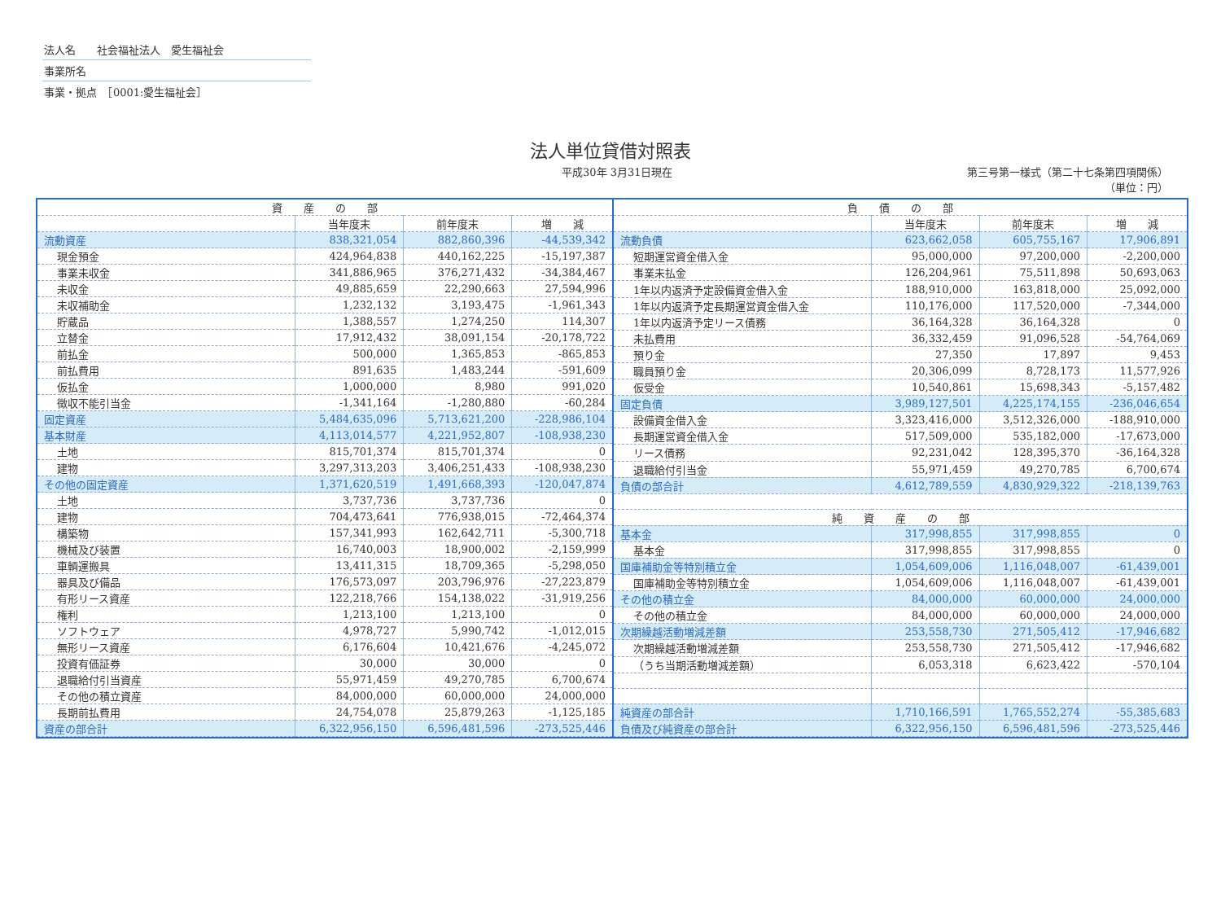法人名　　社会福祉法人　愛生福祉会
事業所名
事業・拠点　［0001:愛生福祉会］
法人単位貸借対照表
平成30年 3月31日現在 第三号第一様式（第二十七条第四項関係）
（単位：円）
| 資 産 の 部 | | | |
| --- | --- | --- | --- |
| | 当年度末 | 前年度末 | 増 減 |
| 流動資産 | 838,321,054 | 882,860,396 | -44,539,342 |
| 現金預金 | 424,964,838 | 440,162,225 | -15,197,387 |
| 事業未収金 | 341,886,965 | 376,271,432 | -34,384,467 |
| 未収金 | 49,885,659 | 22,290,663 | 27,594,996 |
| 未収補助金 | 1,232,132 | 3,193,475 | -1,961,343 |
| 貯蔵品 | 1,388,557 | 1,274,250 | 114,307 |
| 立替金 | 17,912,432 | 38,091,154 | -20,178,722 |
| 前払金 | 500,000 | 1,365,853 | -865,853 |
| 前払費用 | 891,635 | 1,483,244 | -591,609 |
| 仮払金 | 1,000,000 | 8,980 | 991,020 |
| 徴収不能引当金 | -1,341,164 | -1,280,880 | -60,284 |
| 固定資産 | 5,484,635,096 | 5,713,621,200 | -228,986,104 |
| 基本財産 | 4,113,014,577 | 4,221,952,807 | -108,938,230 |
| 土地 | 815,701,374 | 815,701,374 | 0 |
| 建物 | 3,297,313,203 | 3,406,251,433 | -108,938,230 |
| その他の固定資産 | 1,371,620,519 | 1,491,668,393 | -120,047,874 |
| 土地 | 3,737,736 | 3,737,736 | 0 |
| 建物 | 704,473,641 | 776,938,015 | -72,464,374 |
| 構築物 | 157,341,993 | 162,642,711 | -5,300,718 |
| 機械及び装置 | 16,740,003 | 18,900,002 | -2,159,999 |
| 車輌運搬具 | 13,411,315 | 18,709,365 | -5,298,050 |
| 器具及び備品 | 176,573,097 | 203,796,976 | -27,223,879 |
| 有形リース資産 | 122,218,766 | 154,138,022 | -31,919,256 |
| 権利 | 1,213,100 | 1,213,100 | 0 |
| ソフトウェア | 4,978,727 | 5,990,742 | -1,012,015 |
| 無形リース資産 | 6,176,604 | 10,421,676 | -4,245,072 |
| 投資有価証券 | 30,000 | 30,000 | 0 |
| 退職給付引当資産 | 55,971,459 | 49,270,785 | 6,700,674 |
| その他の積立資産 | 84,000,000 | 60,000,000 | 24,000,000 |
| 長期前払費用 | 24,754,078 | 25,879,263 | -1,125,185 |
| 資産の部合計 | 6,322,956,150 | 6,596,481,596 | -273,525,446 |
| 負 債 の 部 | | | |
| --- | --- | --- | --- |
| | 当年度末 | 前年度末 | 増 減 |
| 流動負債 | 623,662,058 | 605,755,167 | 17,906,891 |
| 短期運営資金借入金 | 95,000,000 | 97,200,000 | -2,200,000 |
| 事業未払金 | 126,204,961 | 75,511,898 | 50,693,063 |
| 1年以内返済予定設備資金借入金 | 188,910,000 | 163,818,000 | 25,092,000 |
| 1年以内返済予定長期運営資金借入金 | 110,176,000 | 117,520,000 | -7,344,000 |
| 1年以内返済予定リース債務 | 36,164,328 | 36,164,328 | 0 |
| 未払費用 | 36,332,459 | 91,096,528 | -54,764,069 |
| 預り金 | 27,350 | 17,897 | 9,453 |
| 職員預り金 | 20,306,099 | 8,728,173 | 11,577,926 |
| 仮受金 | 10,540,861 | 15,698,343 | -5,157,482 |
| 固定負債 | 3,989,127,501 | 4,225,174,155 | -236,046,654 |
| 設備資金借入金 | 3,323,416,000 | 3,512,326,000 | -188,910,000 |
| 長期運営資金借入金 | 517,509,000 | 535,182,000 | -17,673,000 |
| リース債務 | 92,231,042 | 128,395,370 | -36,164,328 |
| 退職給付引当金 | 55,971,459 | 49,270,785 | 6,700,674 |
| 負債の部合計 | 4,612,789,559 | 4,830,929,322 | -218,139,763 |
| 純 資 産 の 部 | | | |
| 基本金 | 317,998,855 | 317,998,855 | 0 |
| 基本金 | 317,998,855 | 317,998,855 | 0 |
| 国庫補助金等特別積立金 | 1,054,609,006 | 1,116,048,007 | -61,439,001 |
| 国庫補助金等特別積立金 | 1,054,609,006 | 1,116,048,007 | -61,439,001 |
| その他の積立金 | 84,000,000 | 60,000,000 | 24,000,000 |
| その他の積立金 | 84,000,000 | 60,000,000 | 24,000,000 |
| 次期繰越活動増減差額 | 253,558,730 | 271,505,412 | -17,946,682 |
| 次期繰越活動増減差額 | 253,558,730 | 271,505,412 | -17,946,682 |
| （うち当期活動増減差額） | 6,053,318 | 6,623,422 | -570,104 |
| 純資産の部合計 | 1,710,166,591 | 1,765,552,274 | -55,385,683 |
| 負債及び純資産の部合計 | 6,322,956,150 | 6,596,481,596 | -273,525,446 |